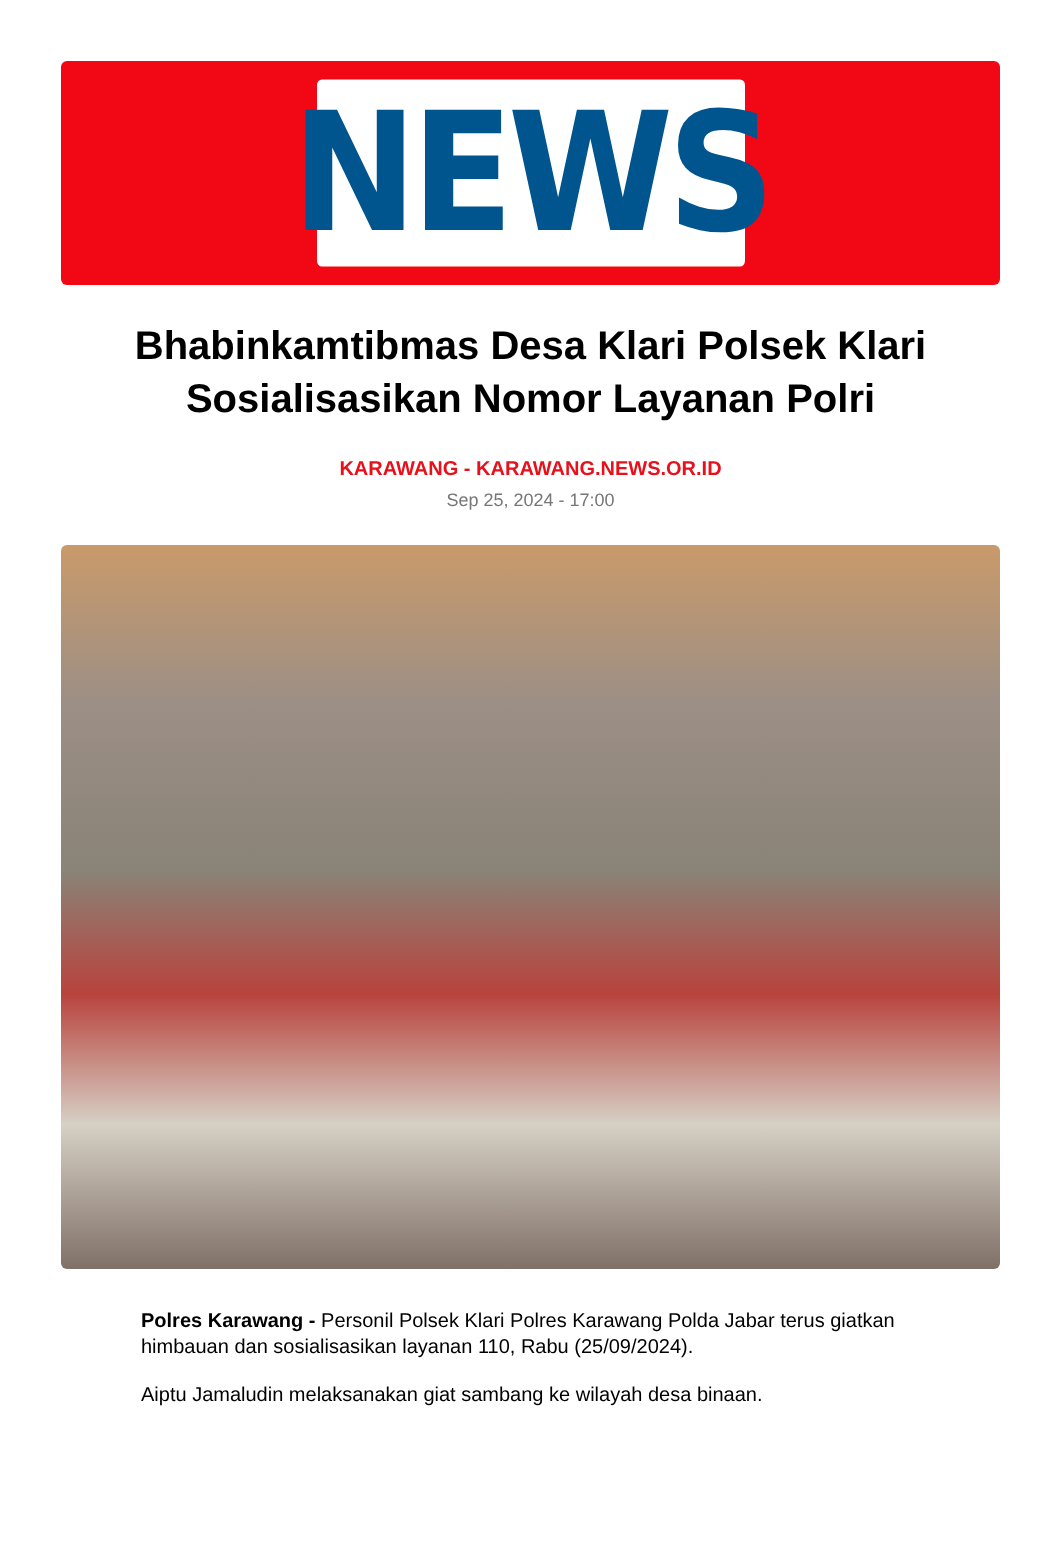NEWS
Bhabinkamtibmas Desa Klari Polsek Klari Sosialisasikan Nomor Layanan Polri
KARAWANG - KARAWANG.NEWS.OR.ID
Sep 25, 2024 - 17:00
Polres Karawang - Personil Polsek Klari Polres Karawang Polda Jabar terus giatkan himbauan dan sosialisasikan layanan 110, Rabu (25/09/2024).
Aiptu Jamaludin melaksanakan giat sambang ke wilayah desa binaan.